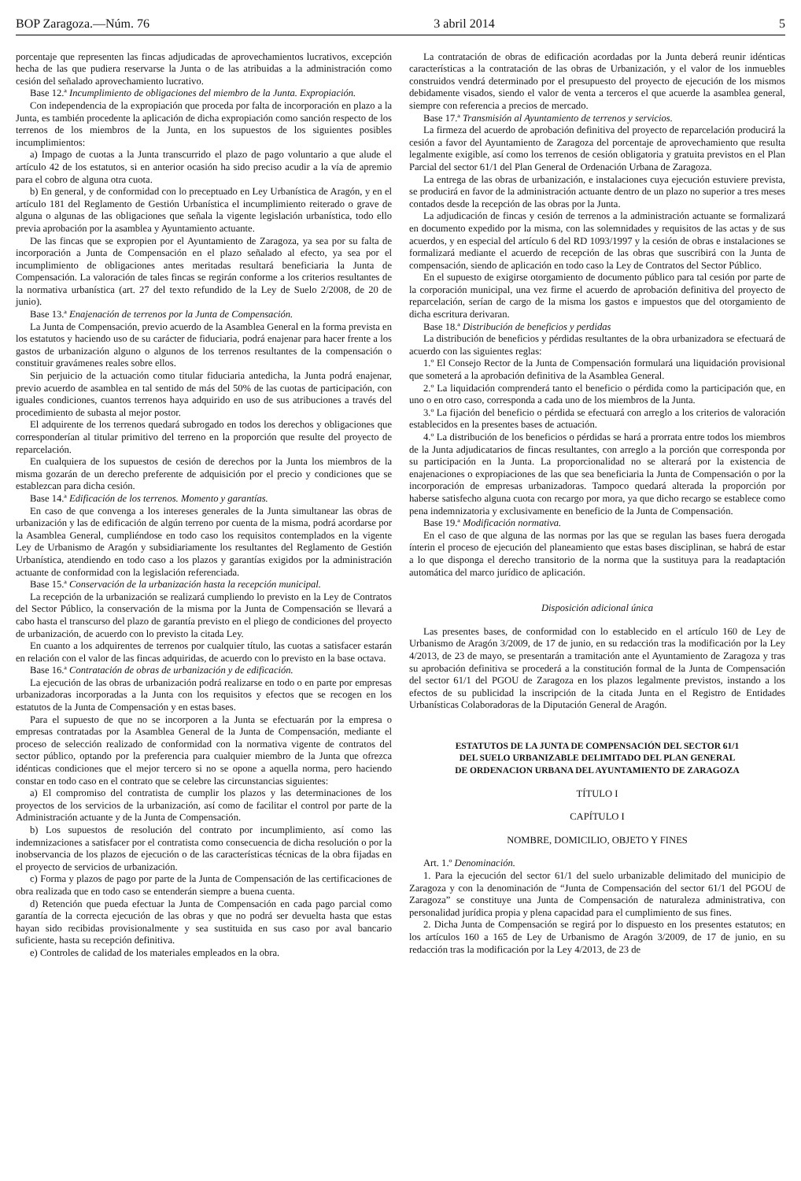BOP Zaragoza.—Núm. 76 3 abril 2014 5
porcentaje que representen las fincas adjudicadas de aprovechamientos lucrativos, excepción hecha de las que pudiera reservarse la Junta o de las atribuidas a la administración como cesión del señalado aprovechamiento lucrativo.
Base 12.ª Incumplimiento de obligaciones del miembro de la Junta. Expropiación.
Con independencia de la expropiación que proceda por falta de incorporación en plazo a la Junta, es también procedente la aplicación de dicha expropiación como sanción respecto de los terrenos de los miembros de la Junta, en los supuestos de los siguientes posibles incumplimientos:
a) Impago de cuotas a la Junta transcurrido el plazo de pago voluntario a que alude el artículo 42 de los estatutos, si en anterior ocasión ha sido preciso acudir a la vía de apremio para el cobro de alguna otra cuota.
b) En general, y de conformidad con lo preceptuado en Ley Urbanística de Aragón, y en el artículo 181 del Reglamento de Gestión Urbanística el incumplimiento reiterado o grave de alguna o algunas de las obligaciones que señala la vigente legislación urbanística, todo ello previa aprobación por la asamblea y Ayuntamiento actuante.
De las fincas que se expropien por el Ayuntamiento de Zaragoza, ya sea por su falta de incorporación a Junta de Compensación en el plazo señalado al efecto, ya sea por el incumplimiento de obligaciones antes meritadas resultará beneficiaria la Junta de Compensación. La valoración de tales fincas se regirán conforme a los criterios resultantes de la normativa urbanística (art. 27 del texto refundido de la Ley de Suelo 2/2008, de 20 de junio).
Base 13.ª Enajenación de terrenos por la Junta de Compensación.
La Junta de Compensación, previo acuerdo de la Asamblea General en la forma prevista en los estatutos y haciendo uso de su carácter de fiduciaria, podrá enajenar para hacer frente a los gastos de urbanización alguno o algunos de los terrenos resultantes de la compensación o constituir gravámenes reales sobre ellos.
Sin perjuicio de la actuación como titular fiduciaria antedicha, la Junta podrá enajenar, previo acuerdo de asamblea en tal sentido de más del 50% de las cuotas de participación, con iguales condiciones, cuantos terrenos haya adquirido en uso de sus atribuciones a través del procedimiento de subasta al mejor postor.
El adquirente de los terrenos quedará subrogado en todos los derechos y obligaciones que corresponderían al titular primitivo del terreno en la proporción que resulte del proyecto de reparcelación.
En cualquiera de los supuestos de cesión de derechos por la Junta los miembros de la misma gozarán de un derecho preferente de adquisición por el precio y condiciones que se establezcan para dicha cesión.
Base 14.ª Edificación de los terrenos. Momento y garantías.
En caso de que convenga a los intereses generales de la Junta simultanear las obras de urbanización y las de edificación de algún terreno por cuenta de la misma, podrá acordarse por la Asamblea General, cumpliéndose en todo caso los requisitos contemplados en la vigente Ley de Urbanismo de Aragón y subsidiariamente los resultantes del Reglamento de Gestión Urbanística, atendiendo en todo caso a los plazos y garantías exigidos por la administración actuante de conformidad con la legislación referenciada.
Base 15.ª Conservación de la urbanización hasta la recepción municipal.
La recepción de la urbanización se realizará cumpliendo lo previsto en la Ley de Contratos del Sector Público, la conservación de la misma por la Junta de Compensación se llevará a cabo hasta el transcurso del plazo de garantía previsto en el pliego de condiciones del proyecto de urbanización, de acuerdo con lo previsto la citada Ley.
En cuanto a los adquirentes de terrenos por cualquier título, las cuotas a satisfacer estarán en relación con el valor de las fincas adquiridas, de acuerdo con lo previsto en la base octava.
Base 16.ª Contratación de obras de urbanización y de edificación.
La ejecución de las obras de urbanización podrá realizarse en todo o en parte por empresas urbanizadoras incorporadas a la Junta con los requisitos y efectos que se recogen en los estatutos de la Junta de Compensación y en estas bases.
Para el supuesto de que no se incorporen a la Junta se efectuarán por la empresa o empresas contratadas por la Asamblea General de la Junta de Compensación, mediante el proceso de selección realizado de conformidad con la normativa vigente de contratos del sector público, optando por la preferencia para cualquier miembro de la Junta que ofrezca idénticas condiciones que el mejor tercero si no se opone a aquella norma, pero haciendo constar en todo caso en el contrato que se celebre las circunstancias siguientes:
a) El compromiso del contratista de cumplir los plazos y las determinaciones de los proyectos de los servicios de la urbanización, así como de facilitar el control por parte de la Administración actuante y de la Junta de Compensación.
b) Los supuestos de resolución del contrato por incumplimiento, así como las indemnizaciones a satisfacer por el contratista como consecuencia de dicha resolución o por la inobservancia de los plazos de ejecución o de las características técnicas de la obra fijadas en el proyecto de servicios de urbanización.
c) Forma y plazos de pago por parte de la Junta de Compensación de las certificaciones de obra realizada que en todo caso se entenderán siempre a buena cuenta.
d) Retención que pueda efectuar la Junta de Compensación en cada pago parcial como garantía de la correcta ejecución de las obras y que no podrá ser devuelta hasta que estas hayan sido recibidas provisionalmente y sea sustituida en sus caso por aval bancario suficiente, hasta su recepción definitiva.
e) Controles de calidad de los materiales empleados en la obra.
La contratación de obras de edificación acordadas por la Junta deberá reunir idénticas características a la contratación de las obras de Urbanización, y el valor de los inmuebles construidos vendrá determinado por el presupuesto del proyecto de ejecución de los mismos debidamente visados, siendo el valor de venta a terceros el que acuerde la asamblea general, siempre con referencia a precios de mercado.
Base 17.ª Transmisión al Ayuntamiento de terrenos y servicios.
La firmeza del acuerdo de aprobación definitiva del proyecto de reparcelación producirá la cesión a favor del Ayuntamiento de Zaragoza del porcentaje de aprovechamiento que resulta legalmente exigible, así como los terrenos de cesión obligatoria y gratuita previstos en el Plan Parcial del sector 61/1 del Plan General de Ordenación Urbana de Zaragoza.
La entrega de las obras de urbanización, e instalaciones cuya ejecución estuviere prevista, se producirá en favor de la administración actuante dentro de un plazo no superior a tres meses contados desde la recepción de las obras por la Junta.
La adjudicación de fincas y cesión de terrenos a la administración actuante se formalizará en documento expedido por la misma, con las solemnidades y requisitos de las actas y de sus acuerdos, y en especial del artículo 6 del RD 1093/1997 y la cesión de obras e instalaciones se formalizará mediante el acuerdo de recepción de las obras que suscribirá con la Junta de compensación, siendo de aplicación en todo caso la Ley de Contratos del Sector Público.
En el supuesto de exigirse otorgamiento de documento público para tal cesión por parte de la corporación municipal, una vez firme el acuerdo de aprobación definitiva del proyecto de reparcelación, serían de cargo de la misma los gastos e impuestos que del otorgamiento de dicha escritura derivaran.
Base 18.ª Distribución de beneficios y perdidas
La distribución de beneficios y pérdidas resultantes de la obra urbanizadora se efectuará de acuerdo con las siguientes reglas:
1.º El Consejo Rector de la Junta de Compensación formulará una liquidación provisional que someterá a la aprobación definitiva de la Asamblea General.
2.º La liquidación comprenderá tanto el beneficio o pérdida como la participación que, en uno o en otro caso, corresponda a cada uno de los miembros de la Junta.
3.º La fijación del beneficio o pérdida se efectuará con arreglo a los criterios de valoración establecidos en la presentes bases de actuación.
4.º La distribución de los beneficios o pérdidas se hará a prorrata entre todos los miembros de la Junta adjudicatarios de fincas resultantes, con arreglo a la porción que corresponda por su participación en la Junta. La proporcionalidad no se alterará por la existencia de enajenaciones o expropiaciones de las que sea beneficiaria la Junta de Compensación o por la incorporación de empresas urbanizadoras. Tampoco quedará alterada la proporción por haberse satisfecho alguna cuota con recargo por mora, ya que dicho recargo se establece como pena indemnizatoria y exclusivamente en beneficio de la Junta de Compensación.
Base 19.ª Modificación normativa.
En el caso de que alguna de las normas por las que se regulan las bases fuera derogada ínterin el proceso de ejecución del planeamiento que estas bases disciplinan, se habrá de estar a lo que disponga el derecho transitorio de la norma que la sustituya para la readaptación automática del marco jurídico de aplicación.
Disposición adicional única
Las presentes bases, de conformidad con lo establecido en el artículo 160 de Ley de Urbanismo de Aragón 3/2009, de 17 de junio, en su redacción tras la modificación por la Ley 4/2013, de 23 de mayo, se presentarán a tramitación ante el Ayuntamiento de Zaragoza y tras su aprobación definitiva se procederá a la constitución formal de la Junta de Compensación del sector 61/1 del PGOU de Zaragoza en los plazos legalmente previstos, instando a los efectos de su publicidad la inscripción de la citada Junta en el Registro de Entidades Urbanísticas Colaboradoras de la Diputación General de Aragón.
ESTATUTOS DE LA JUNTA DE COMPENSACIÓN DEL SECTOR 61/1
DEL SUELO URBANIZABLE DELIMITADO DEL PLAN GENERAL
DE ORDENACION URBANA DEL AYUNTAMIENTO DE ZARAGOZA
TÍTULO I
CAPÍTULO I
NOMBRE, DOMICILIO, OBJETO Y FINES
Art. 1.º Denominación.
1. Para la ejecución del sector 61/1 del suelo urbanizable delimitado del municipio de Zaragoza y con la denominación de “Junta de Compensación del sector 61/1 del PGOU de Zaragoza” se constituye una Junta de Compensación de naturaleza administrativa, con personalidad jurídica propia y plena capacidad para el cumplimiento de sus fines.
2. Dicha Junta de Compensación se regirá por lo dispuesto en los presentes estatutos; en los artículos 160 a 165 de Ley de Urbanismo de Aragón 3/2009, de 17 de junio, en su redacción tras la modificación por la Ley 4/2013, de 23 de